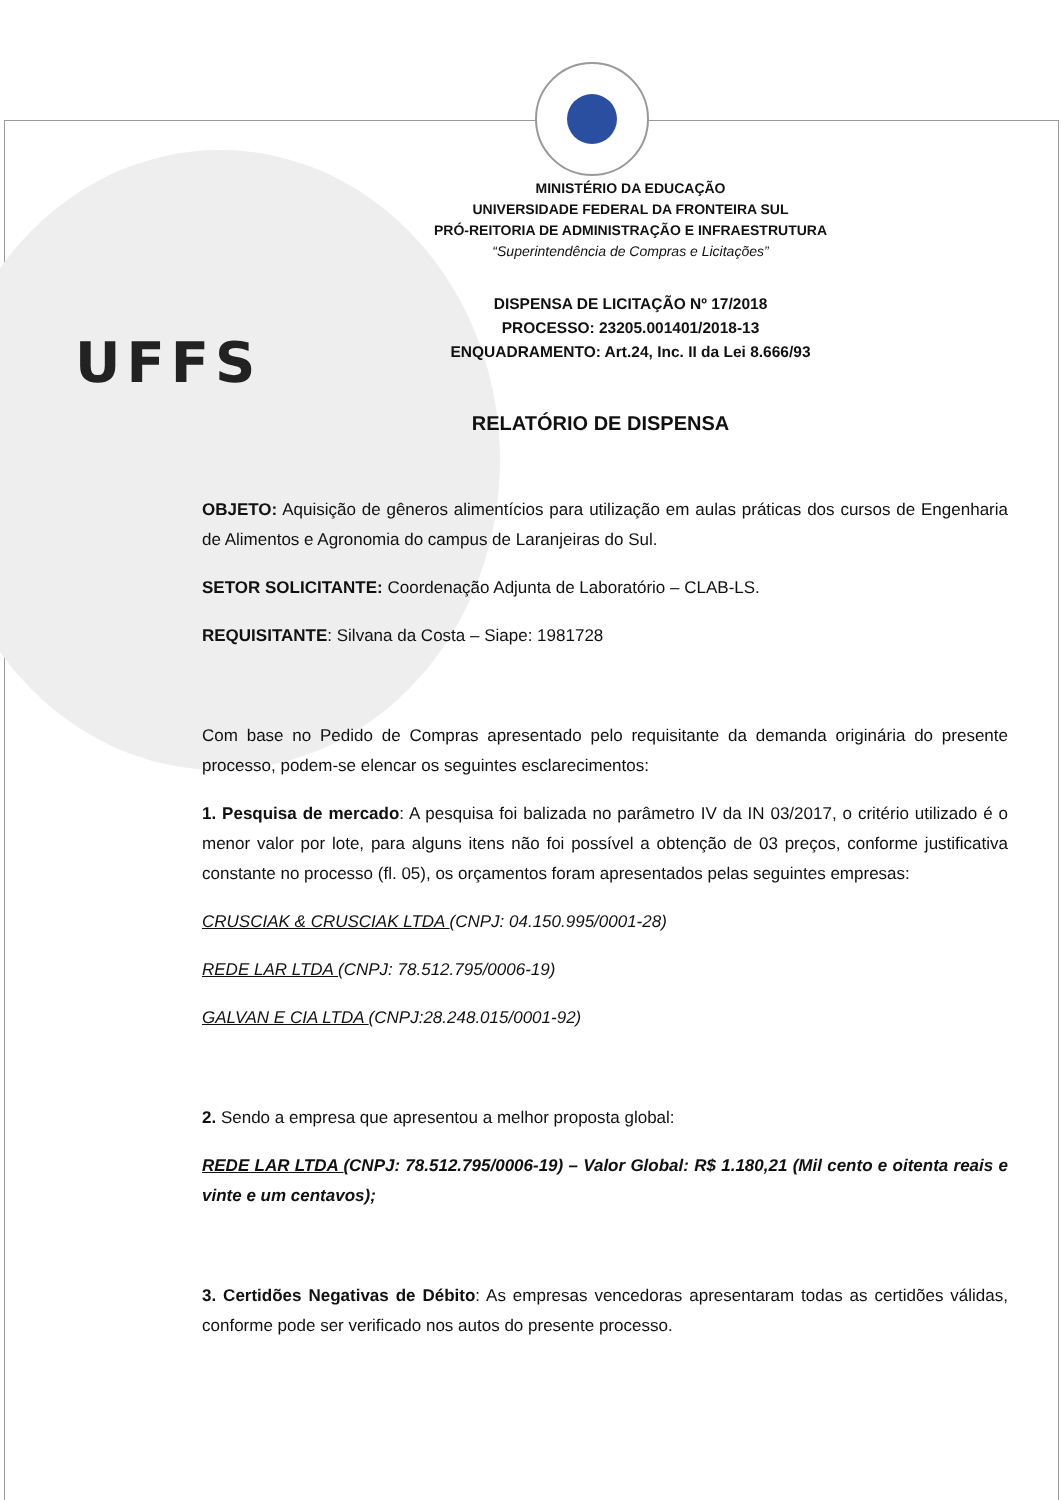UFFS
MINISTÉRIO DA EDUCAÇÃO
UNIVERSIDADE FEDERAL DA FRONTEIRA SUL
PRÓ-REITORIA DE ADMINISTRAÇÃO E INFRAESTRUTURA
“Superintendência de Compras e Licitações”
DISPENSA DE LICITAÇÃO Nº 17/2018
PROCESSO: 23205.001401/2018-13
ENQUADRAMENTO: Art.24, Inc. II da Lei 8.666/93
RELATÓRIO DE DISPENSA
OBJETO: Aquisição de gêneros alimentícios para utilização em aulas práticas dos cursos de Engenharia de Alimentos e Agronomia do campus de Laranjeiras do Sul.
SETOR SOLICITANTE: Coordenação Adjunta de Laboratório – CLAB-LS.
REQUISITANTE: Silvana da Costa – Siape: 1981728
Com base no Pedido de Compras apresentado pelo requisitante da demanda originária do presente processo, podem-se elencar os seguintes esclarecimentos:
1. Pesquisa de mercado: A pesquisa foi balizada no parâmetro IV da IN 03/2017, o critério utilizado é o menor valor por lote, para alguns itens não foi possível a obtenção de 03 preços, conforme justificativa constante no processo (fl. 05), os orçamentos foram apresentados pelas seguintes empresas:
CRUSCIAK & CRUSCIAK LTDA (CNPJ: 04.150.995/0001-28)
REDE LAR LTDA (CNPJ: 78.512.795/0006-19)
GALVAN E CIA LTDA (CNPJ:28.248.015/0001-92)
2. Sendo a empresa que apresentou a melhor proposta global:
REDE LAR LTDA (CNPJ: 78.512.795/0006-19) – Valor Global: R$ 1.180,21 (Mil cento e oitenta reais e vinte e um centavos);
3. Certidões Negativas de Débito: As empresas vencedoras apresentaram todas as certidões válidas, conforme pode ser verificado nos autos do presente processo.